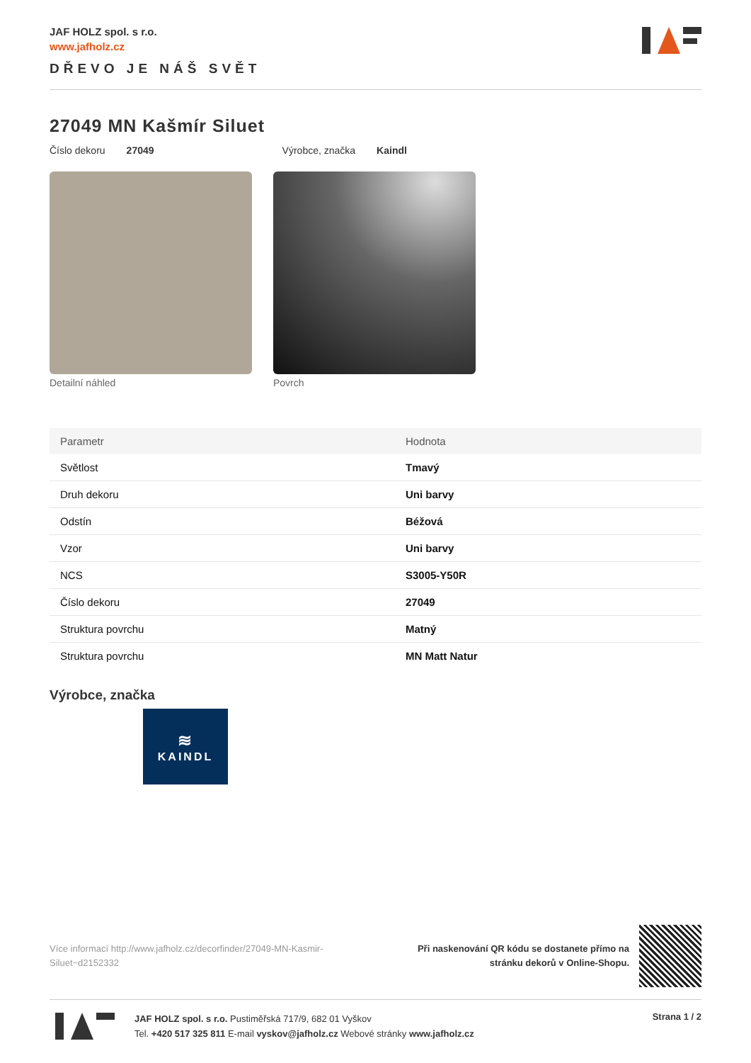JAF HOLZ spol. s r.o.
www.jafholz.cz
DŘEVO JE NÁŠ SVĚT
27049 MN Kašmír Siluet
Číslo dekoru 27049 Výrobce, značka Kaindl
Detailní náhled Povrch
| Parametr | Hodnota |
| --- | --- |
| Světlost | Tmavý |
| Druh dekoru | Uni barvy |
| Odstín | Béžová |
| Vzor | Uni barvy |
| NCS | S3005-Y50R |
| Číslo dekoru | 27049 |
| Struktura povrchu | Matný |
| Struktura povrchu | MN Matt Natur |
Výrobce, značka
≋
KAINDL
Více informací http://www.jafholz.cz/decorfinder/27049-MN-Kasmir-Siluet~d2152332
Při naskenování QR kódu se dostanete přímo na
stránku dekorů v Online-Shopu.
JAF HOLZ spol. s r.o. Pustiměřská 717/9, 682 01 Vyškov
Tel. +420 517 325 811 E-mail vyskov@jafholz.cz Webové stránky www.jafholz.cz
Strana 1 / 2